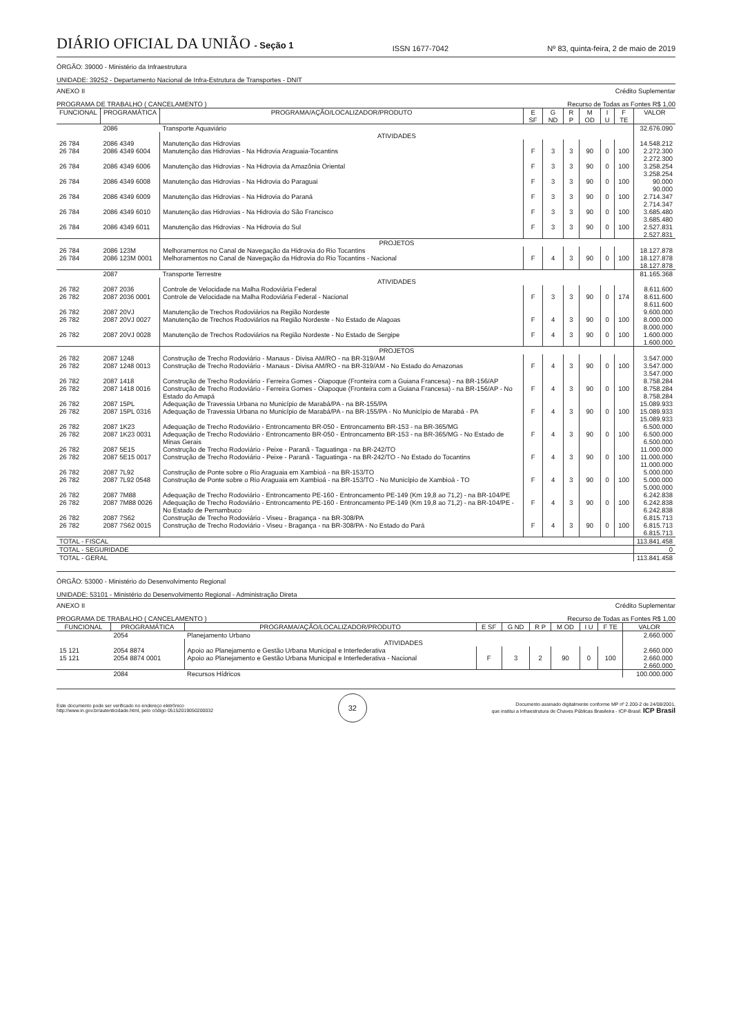DIÁRIO OFICIAL DA UNIÃO - Seção 1
ISSN 1677-7042 Nº 83, quinta-feira, 2 de maio de 2019
ÓRGÃO: 39000 - Ministério da Infraestrutura
UNIDADE: 39252 - Departamento Nacional de Infra-Estrutura de Transportes - DNIT
ANEXO II Crédito Suplementar
PROGRAMA DE TRABALHO ( CANCELAMENTO ) Recurso de Todas as Fontes R$ 1,00
| FUNCIONAL | PROGRAMÁTICA | PROGRAMA/AÇÃO/LOCALIZADOR/PRODUTO | E SF | G ND | R P | M OD | I U | F TE | VALOR |
| --- | --- | --- | --- | --- | --- | --- | --- | --- | --- |
| | 2086 | Transporte Aquaviário | | | | | | | 32.676.090 |
| | | ATIVIDADES | | | | | | | |
| 26 784 | 2086 4349 | Manutenção das Hidrovias | | | | | | | 14.548.212 |
| 26 784 | 2086 4349 6004 | Manutenção das Hidrovias - Na Hidrovia Araguaia-Tocantins | F | 3 | 3 | 90 | 0 | 100 | 2.272.300 2.272.300 |
| 26 784 | 2086 4349 6006 | Manutenção das Hidrovias - Na Hidrovia da Amazônia Oriental | F | 3 | 3 | 90 | 0 | 100 | 3.258.254 3.258.254 |
| 26 784 | 2086 4349 6008 | Manutenção das Hidrovias - Na Hidrovia do Paraguai | F | 3 | 3 | 90 | 0 | 100 | 90.000 90.000 |
| 26 784 | 2086 4349 6009 | Manutenção das Hidrovias - Na Hidrovia do Paraná | F | 3 | 3 | 90 | 0 | 100 | 2.714.347 2.714.347 |
| 26 784 | 2086 4349 6010 | Manutenção das Hidrovias - Na Hidrovia do São Francisco | F | 3 | 3 | 90 | 0 | 100 | 3.685.480 3.685.480 |
| 26 784 | 2086 4349 6011 | Manutenção das Hidrovias - Na Hidrovia do Sul | F | 3 | 3 | 90 | 0 | 100 | 2.527.831 2.527.831 |
| | | PROJETOS | | | | | | | |
| 26 784 | 2086 123M | Melhoramentos no Canal de Navegação da Hidrovia do Rio Tocantins | | | | | | | 18.127.878 |
| 26 784 | 2086 123M 0001 | Melhoramentos no Canal de Navegação da Hidrovia do Rio Tocantins - Nacional | F | 4 | 3 | 90 | 0 | 100 | 18.127.878 18.127.878 |
| | 2087 | Transporte Terrestre | | | | | | | 81.165.368 |
| | | ATIVIDADES | | | | | | | |
| 26 782 | 2087 2036 | Controle de Velocidade na Malha Rodoviária Federal | | | | | | | 8.611.600 |
| 26 782 | 2087 2036 0001 | Controle de Velocidade na Malha Rodoviária Federal - Nacional | F | 3 | 3 | 90 | 0 | 174 | 8.611.600 8.611.600 |
| 26 782 | 2087 20VJ | Manutenção de Trechos Rodoviários na Região Nordeste | | | | | | | 9.600.000 |
| 26 782 | 2087 20VJ 0027 | Manutenção de Trechos Rodoviários na Região Nordeste - No Estado de Alagoas | F | 4 | 3 | 90 | 0 | 100 | 8.000.000 8.000.000 |
| 26 782 | 2087 20VJ 0028 | Manutenção de Trechos Rodoviários na Região Nordeste - No Estado de Sergipe | F | 4 | 3 | 90 | 0 | 100 | 1.600.000 1.600.000 |
| | | PROJETOS | | | | | | | |
| 26 782 | 2087 1248 | Construção de Trecho Rodoviário - Manaus - Divisa AM/RO - na BR-319/AM | | | | | | | 3.547.000 |
| 26 782 | 2087 1248 0013 | Construção de Trecho Rodoviário - Manaus - Divisa AM/RO - na BR-319/AM - No Estado do Amazonas | F | 4 | 3 | 90 | 0 | 100 | 3.547.000 3.547.000 |
| 26 782 | 2087 1418 | Construção de Trecho Rodoviário - Ferreira Gomes - Oiapoque (Fronteira com a Guiana Francesa) - na BR-156/AP | | | | | | | 8.758.284 |
| 26 782 | 2087 1418 0016 | Construção de Trecho Rodoviário - Ferreira Gomes - Oiapoque (Fronteira com a Guiana Francesa) - na BR-156/AP - No Estado do Amapá | F | 4 | 3 | 90 | 0 | 100 | 8.758.284 8.758.284 |
| 26 782 | 2087 15PL | Adequação de Travessia Urbana no Município de Marabá/PA - na BR-155/PA | | | | | | | 15.089.933 |
| 26 782 | 2087 15PL 0316 | Adequação de Travessia Urbana no Município de Marabá/PA - na BR-155/PA - No Município de Marabá - PA | F | 4 | 3 | 90 | 0 | 100 | 15.089.933 15.089.933 |
| 26 782 | 2087 1K23 | Adequação de Trecho Rodoviário - Entroncamento BR-050 - Entroncamento BR-153 - na BR-365/MG | | | | | | | 6.500.000 |
| 26 782 | 2087 1K23 0031 | Adequação de Trecho Rodoviário - Entroncamento BR-050 - Entroncamento BR-153 - na BR-365/MG - No Estado de Minas Gerais | F | 4 | 3 | 90 | 0 | 100 | 6.500.000 6.500.000 |
| 26 782 | 2087 5E15 | Construção de Trecho Rodoviário - Peixe - Paranã - Taguatinga - na BR-242/TO | | | | | | | 11.000.000 |
| 26 782 | 2087 5E15 0017 | Construção de Trecho Rodoviário - Peixe - Paranã - Taguatinga - na BR-242/TO - No Estado do Tocantins | F | 4 | 3 | 90 | 0 | 100 | 11.000.000 11.000.000 |
| 26 782 | 2087 7L92 | Construção de Ponte sobre o Rio Araguaia em Xambioá - na BR-153/TO | | | | | | | 5.000.000 |
| 26 782 | 2087 7L92 0548 | Construção de Ponte sobre o Rio Araguaia em Xambioá - na BR-153/TO - No Município de Xambioá - TO | F | 4 | 3 | 90 | 0 | 100 | 5.000.000 5.000.000 |
| 26 782 | 2087 7M88 | Adequação de Trecho Rodoviário - Entroncamento PE-160 - Entroncamento PE-149 (Km 19,8 ao 71,2) - na BR-104/PE | | | | | | | 6.242.838 |
| 26 782 | 2087 7M88 0026 | Adequação de Trecho Rodoviário - Entroncamento PE-160 - Entroncamento PE-149 (Km 19,8 ao 71,2) - na BR-104/PE - No Estado de Pernambuco | F | 4 | 3 | 90 | 0 | 100 | 6.242.838 6.242.838 |
| 26 782 | 2087 7S62 | Construção de Trecho Rodoviário - Viseu - Bragança - na BR-308/PA | | | | | | | 6.815.713 |
| 26 782 | 2087 7S62 0015 | Construção de Trecho Rodoviário - Viseu - Bragança - na BR-308/PA - No Estado do Pará | F | 4 | 3 | 90 | 0 | 100 | 6.815.713 6.815.713 |
| TOTAL - FISCAL | | | | | | | | | 113.841.458 |
| TOTAL - SEGURIDADE | | | | | | | | | 0 |
| TOTAL - GERAL | | | | | | | | | 113.841.458 |
ÓRGÃO: 53000 - Ministério do Desenvolvimento Regional
UNIDADE: 53101 - Ministério do Desenvolvimento Regional - Administração Direta
ANEXO II Crédito Suplementar
PROGRAMA DE TRABALHO ( CANCELAMENTO ) Recurso de Todas as Fontes R$ 1,00
| FUNCIONAL | PROGRAMÁTICA | PROGRAMA/AÇÃO/LOCALIZADOR/PRODUTO | E SF | G ND | R P | M OD | I U | F TE | VALOR |
| --- | --- | --- | --- | --- | --- | --- | --- | --- | --- |
| | 2054 | Planejamento Urbano | | | | | | | 2.660.000 |
| | | ATIVIDADES | | | | | | | |
| 15 121 | 2054 8874 | Apoio ao Planejamento e Gestão Urbana Municipal e Interfederativa | | | | | | | 2.660.000 |
| 15 121 | 2054 8874 0001 | Apoio ao Planejamento e Gestão Urbana Municipal e Interfederativa - Nacional | F | 3 | 2 | 90 | 0 | 100 | 2.660.000 2.660.000 |
| | 2084 | Recursos Hídricos | | | | | | | 100.000.000 |
Este documento pode ser verificado no endereço eletrônico
http://www.in.gov.br/autenticidade.html, pelo código 05152019050200032
32
Documento assinado digitalmente conforme MP nº 2.200-2 de 24/08/2001,
que institui a Infraestrutura de Chaves Públicas Brasileira - ICP-Brasil. ICP Brasil